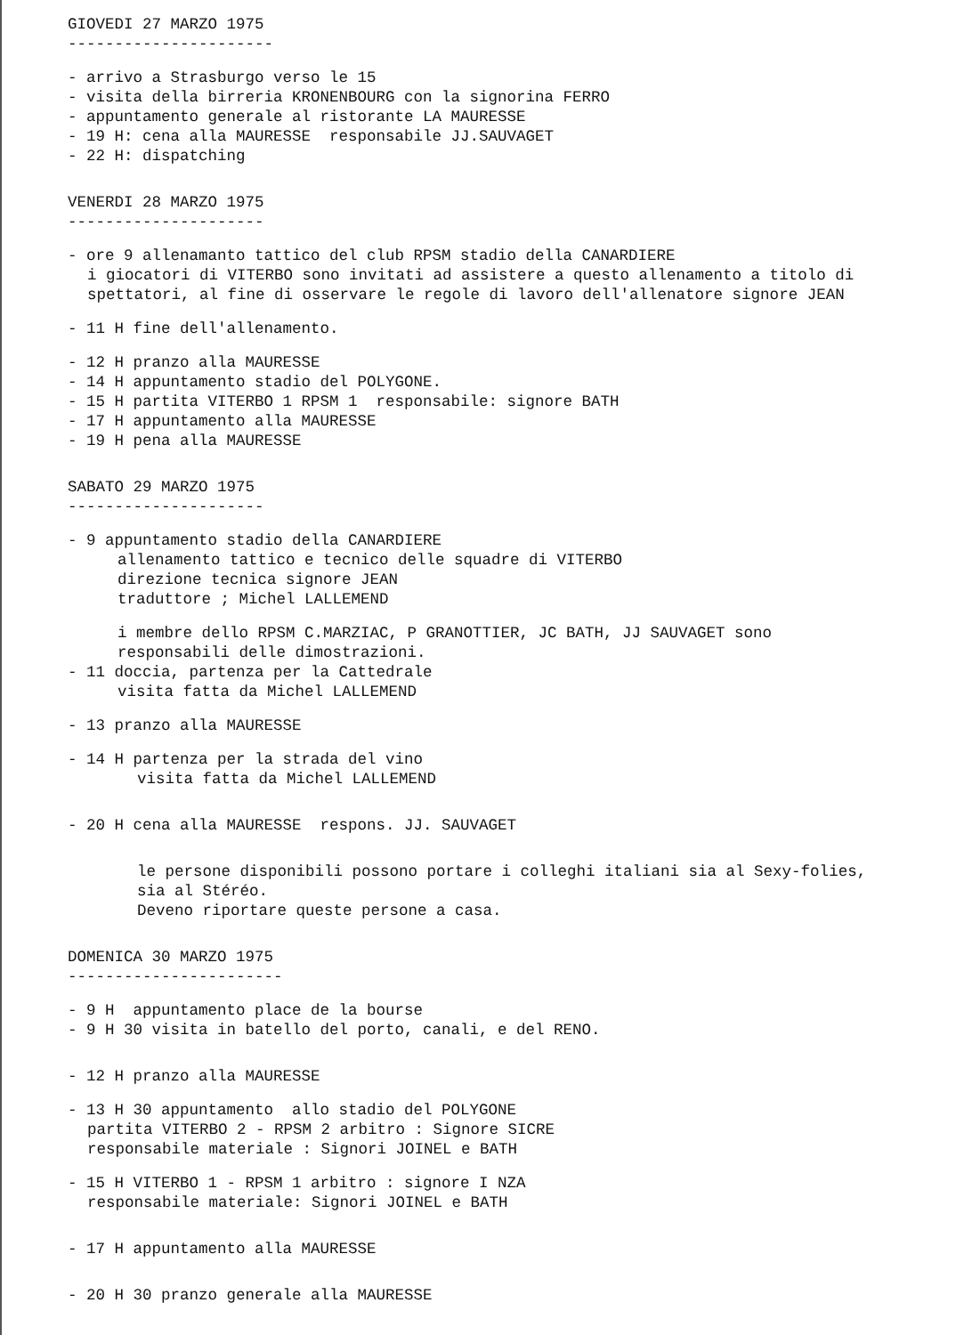GIOVEDI 27 MARZO 1975
----------------------
- arrivo a Strasburgo verso le 15
- visita della birreria KRONENBOURG con la signorina FERRO
- appuntamento generale al ristorante LA MAURESSE
- 19 H: cena alla MAURESSE responsabile JJ.SAUVAGET
- 22 H: dispatching
VENERDI 28 MARZO 1975
---------------------
- ore 9 allenamanto tattico del club RPSM stadio della CANARDIERE
i giocatori di VITERBO sono invitati ad assistere a questo allenamento a titolo di
spettatori, al fine di osservare le regole di lavoro dell'allenatore signore JEAN
- 11 H fine dell'allenamento.
- 12 H pranzo alla MAURESSE
- 14 H appuntamento stadio del POLYGONE.
- 15 H partita VITERBO 1 RPSM 1 responsabile: signore BATH
- 17 H appuntamento alla MAURESSE
- 19 H pena alla MAURESSE
SABATO 29 MARZO 1975
---------------------
- 9 appuntamento stadio della CANARDIERE
allenamento tattico e tecnico delle squadre di VITERBO
direzione tecnica signore JEAN
traduttore ; Michel LALLEMEND
i membre dello RPSM C.MARZIAC, P GRANOTTIER, JC BATH, JJ SAUVAGET sono
responsabili delle dimostrazioni.
- 11 doccia, partenza per la Cattedrale
visita fatta da Michel LALLEMEND
- 13 pranzo alla MAURESSE
- 14 H partenza per la strada del vino
visita fatta da Michel LALLEMEND
- 20 H cena alla MAURESSE respons. JJ. SAUVAGET
le persone disponibili possono portare i colleghi italiani sia al Sexy-folies,
sia al Stéréo.
Deveno riportare queste persone a casa.
DOMENICA 30 MARZO 1975
-----------------------
- 9 H appuntamento place de la bourse
- 9 H 30 visita in batello del porto, canali, e del RENO.
- 12 H pranzo alla MAURESSE
- 13 H 30 appuntamento allo stadio del POLYGONE
partita VITERBO 2 - RPSM 2 arbitro : Signore SICRE
responsabile materiale : Signori JOINEL e BATH
- 15 H VITERBO 1 - RPSM 1 arbitro : signore I NZA
responsabile materiale: Signori JOINEL e BATH
- 17 H appuntamento alla MAURESSE
- 20 H 30 pranzo generale alla MAURESSE